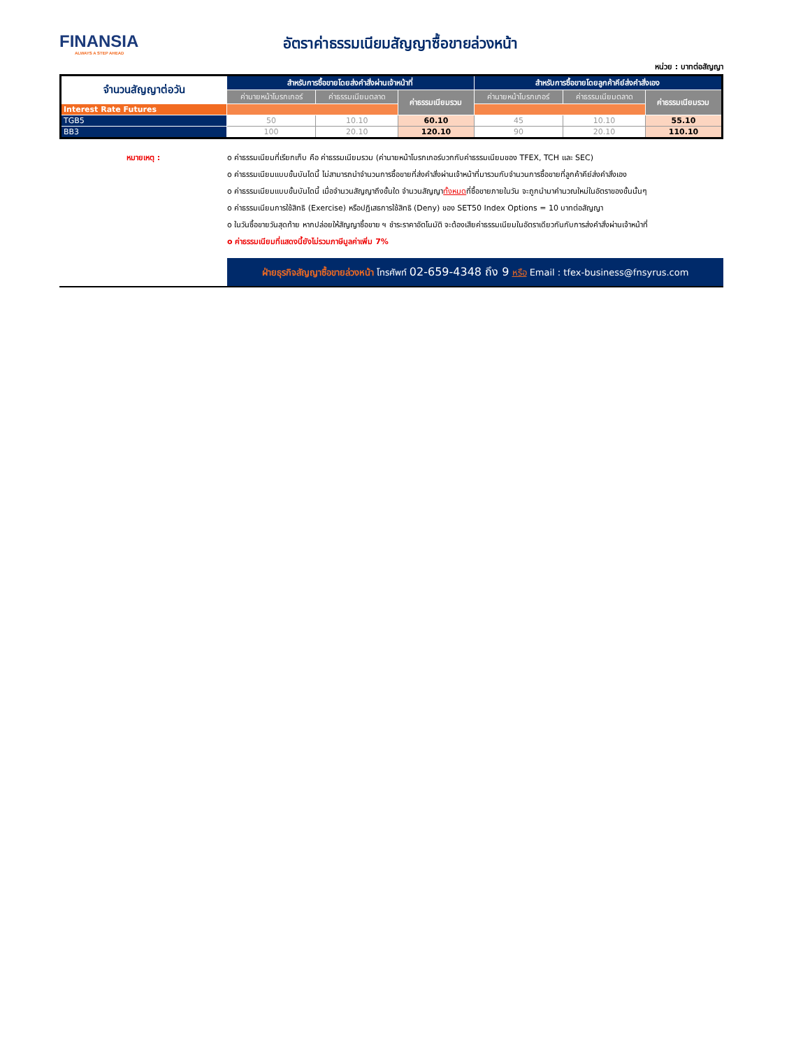FINANSIA
ALWAYS A STEP AHEAD
อัตราค่าธรรมเนียมสัญญาซื้อขายล่วงหน้า
หน่วย : บาทต่อสัญญา
| จำนวนสัญญาต่อวัน | สำหรับการซื้อขายโดยส่งคำสั่งผ่านเจ้าหน้าที่ | | | สำหรับการซื้อขายโดยลูกค้าคีย์ส่งคำสั่งเอง | | |
| --- | --- | --- | --- | --- | --- | --- |
| | ค่านายหน้าโบรกเกอร์ | ค่าธรรมเนียมตลาด | ค่าธรรมเนียมรวม | ค่านายหน้าโบรกเกอร์ | ค่าธรรมเนียมตลาด | ค่าธรรมเนียมรวม |
| Interest Rate Futures | | | | | | |
| TGB5 | 50 | 10.10 | 60.10 | 45 | 10.10 | 55.10 |
| BB3 | 100 | 20.10 | 120.10 | 90 | 20.10 | 110.10 |
หมายเหตุ : o ค่าธรรมเนียมที่เรียกเก็บ คือ ค่าธรรมเนียมรวม (ค่านายหน้าโบรกเกอร์บวกกับค่าธรรมเนียมของ TFEX, TCH และ SEC)
o ค่าธรรมเนียมแบบขั้นบันไดนี้ ไม่สามารถนำจำนวนการซื้อขายที่ส่งคำสั่งผ่านเจ้าหน้าที่มารวมกับจำนวนการซื้อขายที่ลูกค้าคีย์ส่งคำสั่งเอง
o ค่าธรรมเนียมแบบขั้นบันไดนี้ เมื่อจำนวนสัญญาถึงขั้นใด จำนวนสัญญาทั้งหมดที่ซื้อขายภายในวัน จะถูกนำมาคำนวณใหม่ในอัตราของขั้นนั้นๆ
o ค่าธรรมเนียมการใช้สิทธิ (Exercise) หรือปฏิเสธการใช้สิทธิ (Deny) ของ SET50 Index Options = 10 บาทต่อสัญญา
o ในวันซื้อขายวันสุดท้าย หากปล่อยให้สัญญาซื้อขาย ฯ ชำระราคาอัตโนมัติ จะต้องเสียค่าธรรมเนียมในอัตราเดียวกันกับการส่งคำสั่งผ่านเจ้าหน้าที่
o ค่าธรรมเนียมที่แสดงนี้ยังไม่รวมภาษีมูลค่าเพิ่ม 7%
ฝ่ายธุรกิจสัญญาซื้อขายล่วงหน้า โทรศัพท์ 02-659-4348 ถึง 9 หรือ Email : tfex-business@fnsyrus.com